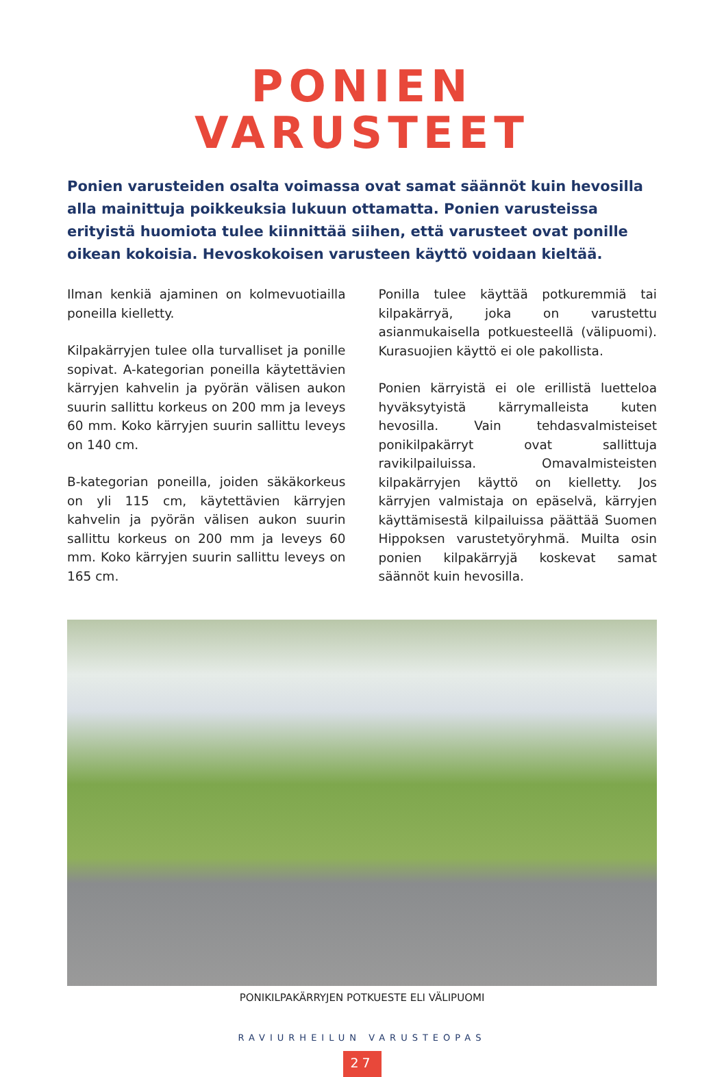PONIEN
VARUSTEET
Ponien varusteiden osalta voimassa ovat samat säännöt kuin hevosilla alla mainittuja poikkeuksia lukuun ottamatta. Ponien varusteissa erityistä huomiota tulee kiinnittää siihen, että varusteet ovat ponille oikean kokoisia. Hevoskokoisen varusteen käyttö voidaan kieltää.
Ilman kenkiä ajaminen on kolmevuotiailla poneilla kielletty.
Kilpakärryjen tulee olla turvalliset ja ponille sopivat. A-kategorian poneilla käytettävien kärryjen kahvelin ja pyörän välisen aukon suurin sallittu korkeus on 200 mm ja leveys 60 mm. Koko kärryjen suurin sallittu leveys on 140 cm.
B-kategorian poneilla, joiden säkäkorkeus on yli 115 cm, käytettävien kärryjen kahvelin ja pyörän välisen aukon suurin sallittu korkeus on 200 mm ja leveys 60 mm. Koko kärryjen suurin sallittu leveys on 165 cm.
Ponilla tulee käyttää potkuremmiä tai kilpakärryä, joka on varustettu asianmukaisella potkuesteellä (välipuomi). Kurasuojien käyttö ei ole pakollista.
Ponien kärryistä ei ole erillistä luetteloa hyväksytyistä kärrymalleista kuten hevosilla. Vain tehdasvalmisteiset ponikilpakärryt ovat sallittuja ravikilpailuissa. Omavalmisteisten kilpakärryjen käyttö on kielletty. Jos kärryjen valmistaja on epäselvä, kärryjen käyttämisestä kilpailuissa päättää Suomen Hippoksen varustetyöryhmä. Muilta osin ponien kilpakärryjä koskevat samat säännöt kuin hevosilla.
PONIKILPAKÄRRYJEN POTKUESTE ELI VÄLIPUOMI
RAVIURHEILUN VARUSTEOPAS
27